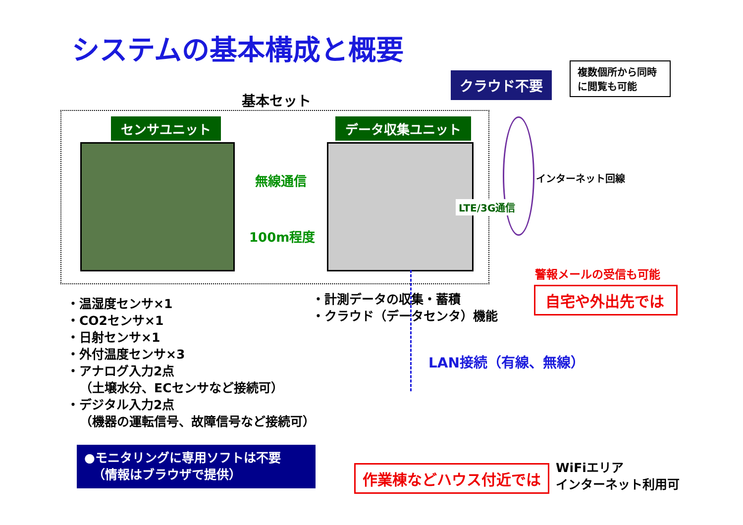システムの基本構成と概要
基本セット
センサユニット データ収集ユニット
無線通信
100m程度
クラウド不要
複数個所から同時に閲覧も可能
インターネット回線
LTE/3G通信
警報メールの受信も可能
自宅や外出先では
・温湿度センサ×1
・CO2センサ×1
・日射センサ×1
・外付温度センサ×3
・アナログ入力2点
（土壌水分、ECセンサなど接続可）
・デジタル入力2点
（機器の運転信号、故障信号など接続可）
・計測データの収集・蓄積
・クラウド（データセンタ）機能
LAN接続（有線、無線）
●モニタリングに専用ソフトは不要
（情報はブラウザで提供）
作業棟などハウス付近では
WiFiエリア
インターネット利用可